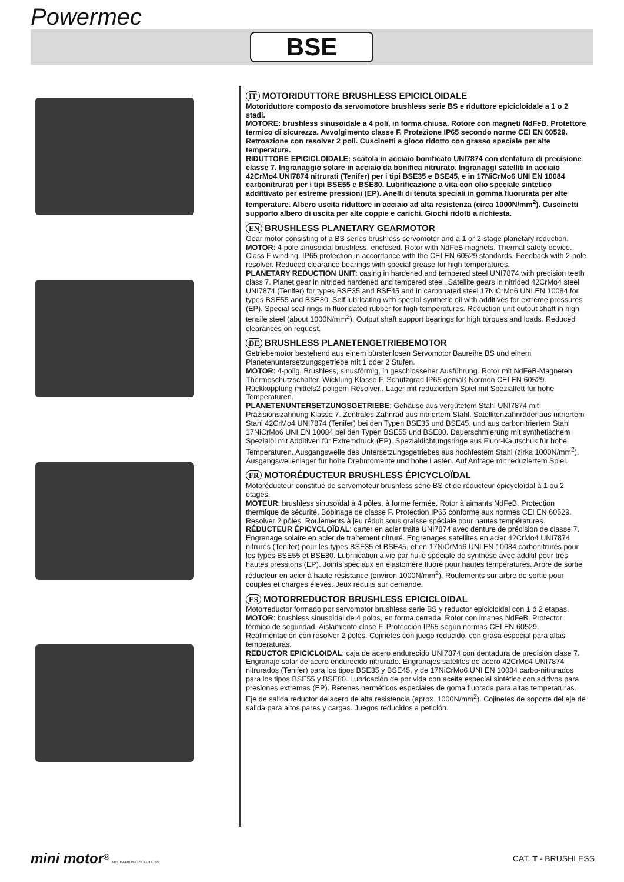Powermec
BSE
IT MOTORIDUTTORE BRUSHLESS EPICICLOIDALE
Motoriduttore composto da servomotore brushless serie BS e riduttore epicicloidale a 1 o 2 stadi.
MOTORE: brushless sinusoidale a 4 poli, in forma chiusa. Rotore con magneti NdFeB. Protettore termico di sicurezza. Avvolgimento classe F. Protezione IP65 secondo norme CEI EN 60529. Retroazione con resolver 2 poli. Cuscinetti a gioco ridotto con grasso speciale per alte temperature.
RIDUTTORE EPICICLOIDALE: scatola in acciaio bonificato UNI7874 con dentatura di precisione classe 7. Ingranaggio solare in acciaio da bonifica nitrurato. Ingranaggi satelliti in acciaio 42CrMo4 UNI7874 nitrurati (Tenifer) per i tipi BSE35 e BSE45, e in 17NiCrMo6 UNI EN 10084 carbonitrurati per i tipi BSE55 e BSE80. Lubrificazione a vita con olio speciale sintetico addittivato per estreme pressioni (EP). Anelli di tenuta speciali in gomma fluorurata per alte temperature. Albero uscita riduttore in acciaio ad alta resistenza (circa 1000N/mm<sup>2</sup>). Cuscinetti supporto albero di uscita per alte coppie e carichi. Giochi ridotti a richiesta.
EN BRUSHLESS PLANETARY GEARMOTOR
Gear motor consisting of a BS series brushless servomotor and a 1 or 2-stage planetary reduction.
MOTOR: 4-pole sinusoidal brushless, enclosed. Rotor with NdFeB magnets. Thermal safety device. Class F winding. IP65 protection in accordance with the CEI EN 60529 standards. Feedback with 2-pole resolver. Reduced clearance bearings with special grease for high temperatures.
PLANETARY REDUCTION UNIT: casing in hardened and tempered steel UNI7874 with precision teeth class 7. Planet gear in nitrided hardened and tempered steel. Satellite gears in nitrided 42CrMo4 steel UNI7874 (Tenifer) for types BSE35 and BSE45 and in carbonated steel 17NiCrMo6 UNI EN 10084 for types BSE55 and BSE80. Self lubricating with special synthetic oil with additives for extreme pressures (EP). Special seal rings in fluoridated rubber for high temperatures. Reduction unit output shaft in high tensile steel (about 1000N/mm<sup>2</sup>). Output shaft support bearings for high torques and loads. Reduced clearances on request.
DE BRUSHLESS PLANETENGETRIEBEMOTOR
Getriebemotor bestehend aus einem bürstenlosen Servomotor Baureihe BS und einem Planetenuntersetzungsgetriebe mit 1 oder 2 Stufen.
MOTOR: 4-polig, Brushless, sinusförmig, in geschlossener Ausführung. Rotor mit NdFeB-Magneten. Thermoschutzschalter. Wicklung Klasse F. Schutzgrad IP65 gemäß Normen CEI EN 60529. Rückkopplung mittels2-poligem Resolver,. Lager mit reduziertem Spiel mit Spezialfett für hohe Temperaturen.
PLANETENUNTERSETZUNGSGETRIEBE: Gehäuse aus vergütetem Stahl UNI7874 mit Präzisionszahnung Klasse 7. Zentrales Zahnrad aus nitriertem Stahl. Satellitenzahnräder aus nitriertem Stahl 42CrMo4 UNI7874 (Tenifer) bei den Typen BSE35 und BSE45, und aus carbonitriertem Stahl 17NiCrMo6 UNI EN 10084 bei den Typen BSE55 und BSE80. Dauerschmierung mit synthetischem Spezialöl mit Additiven für Extremdruck (EP). Spezialdichtungsringe aus Fluor-Kautschuk für hohe Temperaturen. Ausgangswelle des Untersetzungsgetriebes aus hochfestem Stahl (zirka 1000N/mm<sup>2</sup>). Ausgangswellenlager für hohe Drehmomente und hohe Lasten. Auf Anfrage mit reduziertem Spiel.
FR MOTORÉDUCTEUR BRUSHLESS ÉPICYCLOÏDAL
Motoréducteur constitué de servomoteur brushless série BS et de réducteur épicycloïdal à 1 ou 2 étages.
MOTEUR: brushless sinusoïdal à 4 pôles, à forme fermée. Rotor à aimants NdFeB. Protection thermique de sécurité. Bobinage de classe F. Protection IP65 conforme aux normes CEI EN 60529. Resolver 2 pôles. Roulements à jeu réduit sous graisse spéciale pour hautes températures.
RÉDUCTEUR ÉPICYCLOÏDAL: carter en acier traité UNI7874 avec denture de précision de classe 7. Engrenage solaire en acier de traitement nitruré. Engrenages satellites en acier 42CrMo4 UNI7874 nitrurés (Tenifer) pour les types BSE35 et BSE45, et en 17NiCrMo6 UNI EN 10084 carbonitrurés pour les types BSE55 et BSE80. Lubrification à vie par huile spéciale de synthèse avec additif pour très hautes pressions (EP). Joints spéciaux en élastomère fluoré pour hautes températures. Arbre de sortie réducteur en acier à haute résistance (environ 1000N/mm<sup>2</sup>). Roulements sur arbre de sortie pour couples et charges élevés. Jeux réduits sur demande.
ES MOTORREDUCTOR BRUSHLESS EPICICLOIDAL
Motorreductor formado por servomotor brushless serie BS y reductor epicicloidal con 1 ó 2 etapas.
MOTOR: brushless sinusoidal de 4 polos, en forma cerrada. Rotor con imanes NdFeB. Protector térmico de seguridad. Aislamiento clase F. Protección IP65 según normas CEI EN 60529. Realimentación con resolver 2 polos. Cojinetes con juego reducido, con grasa especial para altas temperaturas.
REDUCTOR EPICICLOIDAL: caja de acero endurecido UNI7874 con dentadura de precisión clase 7. Engranaje solar de acero endurecido nitrurado. Engranajes satélites de acero 42CrMo4 UNI7874 nitrurados (Tenifer) para los tipos BSE35 y BSE45, y de 17NiCrMo6 UNI EN 10084 carbo-nitrurados para los tipos BSE55 y BSE80. Lubricación de por vida con aceite especial sintético con aditivos para presiones extremas (EP). Retenes herméticos especiales de goma fluorada para altas temperaturas. Eje de salida reductor de acero de alta resistencia (aprox. 1000N/mm<sup>2</sup>). Cojinetes de soporte del eje de salida para altos pares y cargas. Juegos reducidos a petición.
mini motor<sup>®</sup> MECHATRONIC SOLUTIONS
CAT. T - BRUSHLESS